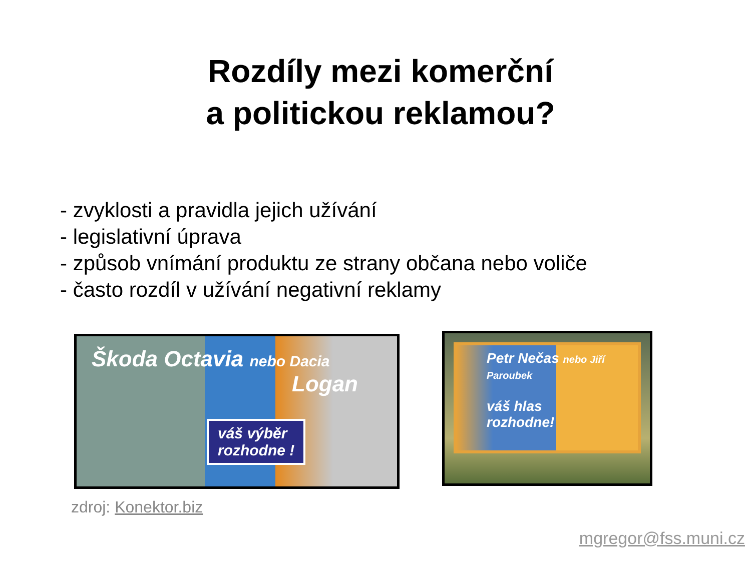Rozdíly mezi komerční
a politickou reklamou?
- zvyklosti a pravidla jejich užívání
- legislativní úprava
- způsob vnímání produktu ze strany občana nebo voliče
- často rozdíl v užívání negativní reklamy
Škoda Octavia nebo Dacia
Logan
váš výběr
rozhodne !
Petr Nečas nebo Jiří Paroubek
váš hlas rozhodne!
zdroj: Konektor.biz
mgregor@fss.muni.cz